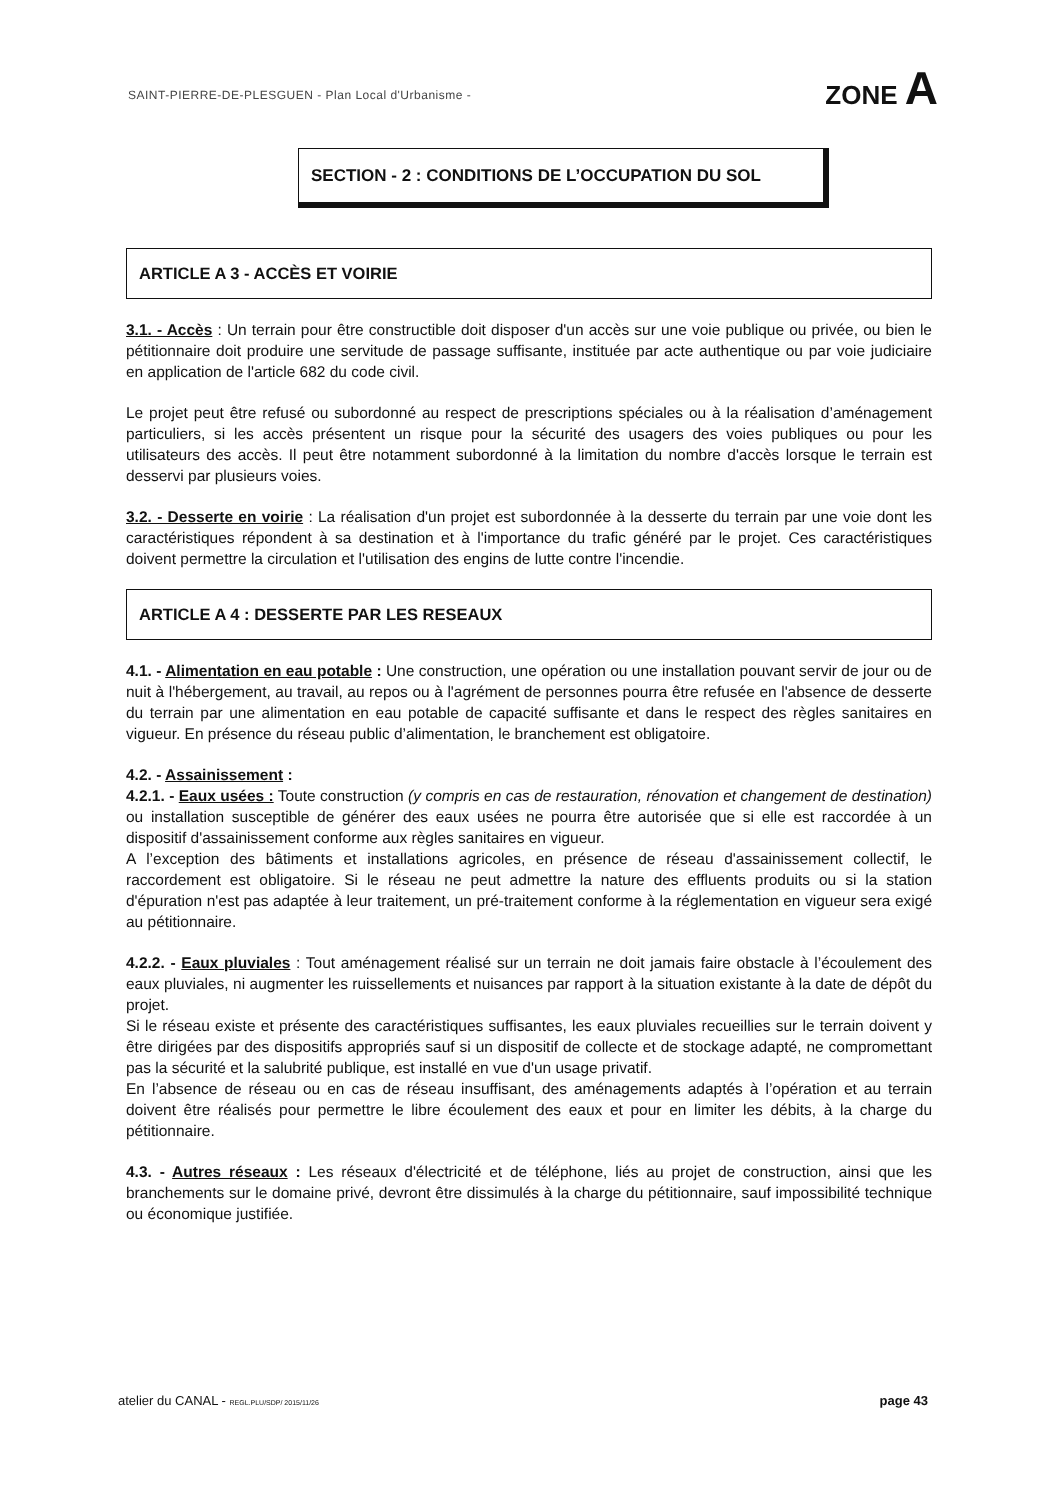SAINT-PIERRE-DE-PLESGUEN - Plan Local d'Urbanisme - ZONE A
SECTION - 2 : CONDITIONS DE L’OCCUPATION DU SOL
ARTICLE A 3 - ACCÈS ET VOIRIE
3.1. - Accès : Un terrain pour être constructible doit disposer d'un accès sur une voie publique ou privée, ou bien le pétitionnaire doit produire une servitude de passage suffisante, instituée par acte authentique ou par voie judiciaire en application de l'article 682 du code civil.
Le projet peut être refusé ou subordonné au respect de prescriptions spéciales ou à la réalisation d’aménagement particuliers, si les accès présentent un risque pour la sécurité des usagers des voies publiques ou pour les utilisateurs des accès. Il peut être notamment subordonné à la limitation du nombre d'accès lorsque le terrain est desservi par plusieurs voies.
3.2. - Desserte en voirie : La réalisation d'un projet est subordonnée à la desserte du terrain par une voie dont les caractéristiques répondent à sa destination et à l'importance du trafic généré par le projet. Ces caractéristiques doivent permettre la circulation et l'utilisation des engins de lutte contre l'incendie.
ARTICLE A 4 : DESSERTE PAR LES RESEAUX
4.1. - Alimentation en eau potable : Une construction, une opération ou une installation pouvant servir de jour ou de nuit à l'hébergement, au travail, au repos ou à l'agrément de personnes pourra être refusée en l'absence de desserte du terrain par une alimentation en eau potable de capacité suffisante et dans le respect des règles sanitaires en vigueur. En présence du réseau public d’alimentation, le branchement est obligatoire.
4.2. - Assainissement :
4.2.1. - Eaux usées : Toute construction (y compris en cas de restauration, rénovation et changement de destination) ou installation susceptible de générer des eaux usées ne pourra être autorisée que si elle est raccordée à un dispositif d'assainissement conforme aux règles sanitaires en vigueur.
A l’exception des bâtiments et installations agricoles, en présence de réseau d'assainissement collectif, le raccordement est obligatoire. Si le réseau ne peut admettre la nature des effluents produits ou si la station d'épuration n'est pas adaptée à leur traitement, un pré-traitement conforme à la réglementation en vigueur sera exigé au pétitionnaire.
4.2.2. - Eaux pluviales : Tout aménagement réalisé sur un terrain ne doit jamais faire obstacle à l’écoulement des eaux pluviales, ni augmenter les ruissellements et nuisances par rapport à la situation existante à la date de dépôt du projet.
Si le réseau existe et présente des caractéristiques suffisantes, les eaux pluviales recueillies sur le terrain doivent y être dirigées par des dispositifs appropriés sauf si un dispositif de collecte et de stockage adapté, ne compromettant pas la sécurité et la salubrité publique, est installé en vue d'un usage privatif.
En l’absence de réseau ou en cas de réseau insuffisant, des aménagements adaptés à l’opération et au terrain doivent être réalisés pour permettre le libre écoulement des eaux et pour en limiter les débits, à la charge du pétitionnaire.
4.3. - Autres réseaux : Les réseaux d'électricité et de téléphone, liés au projet de construction, ainsi que les branchements sur le domaine privé, devront être dissimulés à la charge du pétitionnaire, sauf impossibilité technique ou économique justifiée.
atelier du CANAL - REGL.PLU/SDP/ 2015/11/26 page 43